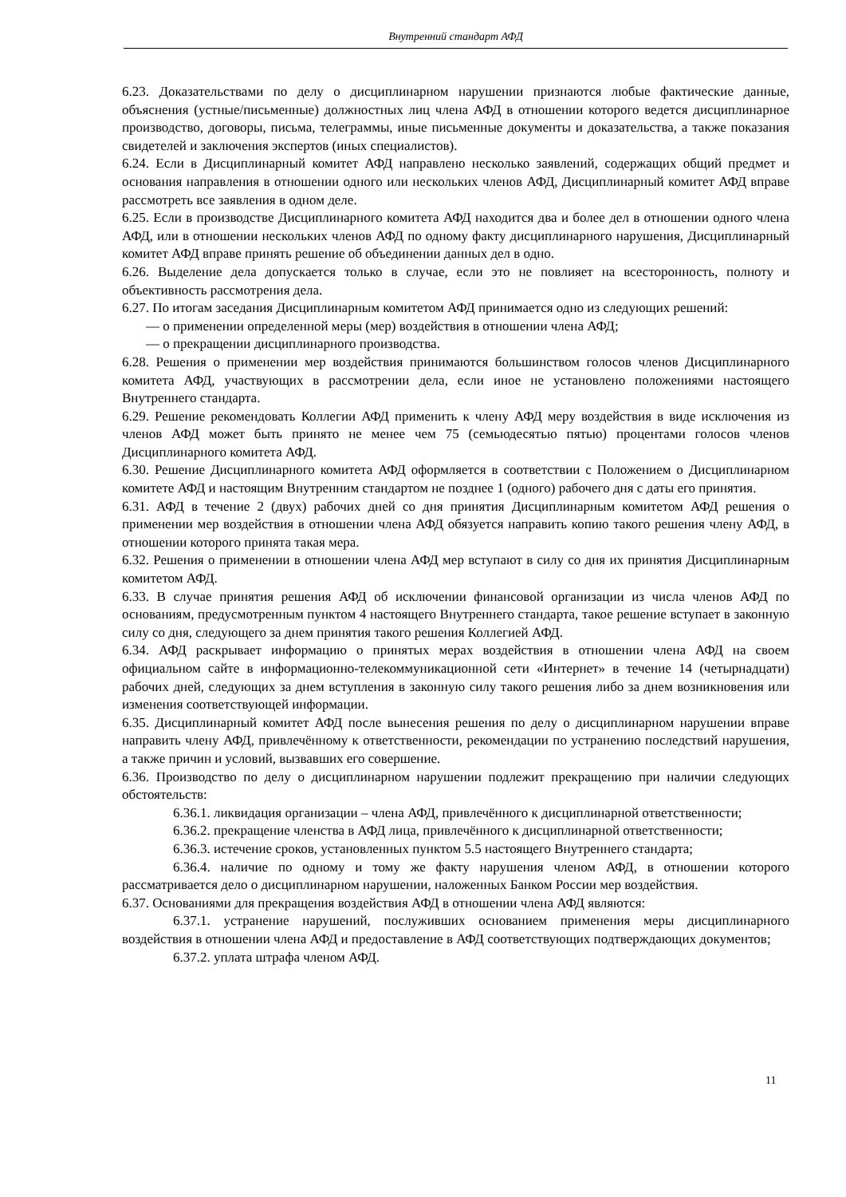Внутренний стандарт АФД
6.23. Доказательствами по делу о дисциплинарном нарушении признаются любые фактические данные, объяснения (устные/письменные) должностных лиц члена АФД в отношении которого ведется дисциплинарное производство, договоры, письма, телеграммы, иные письменные документы и доказательства, а также показания свидетелей и заключения экспертов (иных специалистов).
6.24. Если в Дисциплинарный комитет АФД направлено несколько заявлений, содержащих общий предмет и основания направления в отношении одного или нескольких членов АФД, Дисциплинарный комитет АФД вправе рассмотреть все заявления в одном деле.
6.25. Если в производстве Дисциплинарного комитета АФД находится два и более дел в отношении одного члена АФД, или в отношении нескольких членов АФД по одному факту дисциплинарного нарушения, Дисциплинарный комитет АФД вправе принять решение об объединении данных дел в одно.
6.26. Выделение дела допускается только в случае, если это не повлияет на всесторонность, полноту и объективность рассмотрения дела.
6.27. По итогам заседания Дисциплинарным комитетом АФД принимается одно из следующих решений:
— о применении определенной меры (мер) воздействия в отношении члена АФД;
— о прекращении дисциплинарного производства.
6.28. Решения о применении мер воздействия принимаются большинством голосов членов Дисциплинарного комитета АФД, участвующих в рассмотрении дела, если иное не установлено положениями настоящего Внутреннего стандарта.
6.29. Решение рекомендовать Коллегии АФД применить к члену АФД меру воздействия в виде исключения из членов АФД может быть принято не менее чем 75 (семьюдесятью пятью) процентами голосов членов Дисциплинарного комитета АФД.
6.30. Решение Дисциплинарного комитета АФД оформляется в соответствии с Положением о Дисциплинарном комитете АФД и настоящим Внутренним стандартом не позднее 1 (одного) рабочего дня с даты его принятия.
6.31. АФД в течение 2 (двух) рабочих дней со дня принятия Дисциплинарным комитетом АФД решения о применении мер воздействия в отношении члена АФД обязуется направить копию такого решения члену АФД, в отношении которого принята такая мера.
6.32. Решения о применении в отношении члена АФД мер вступают в силу со дня их принятия Дисциплинарным комитетом АФД.
6.33. В случае принятия решения АФД об исключении финансовой организации из числа членов АФД по основаниям, предусмотренным пунктом 4 настоящего Внутреннего стандарта, такое решение вступает в законную силу со дня, следующего за днем принятия такого решения Коллегией АФД.
6.34. АФД раскрывает информацию о принятых мерах воздействия в отношении члена АФД на своем официальном сайте в информационно-телекоммуникационной сети «Интернет» в течение 14 (четырнадцати) рабочих дней, следующих за днем вступления в законную силу такого решения либо за днем возникновения или изменения соответствующей информации.
6.35. Дисциплинарный комитет АФД после вынесения решения по делу о дисциплинарном нарушении вправе направить члену АФД, привлечённому к ответственности, рекомендации по устранению последствий нарушения, а также причин и условий, вызвавших его совершение.
6.36. Производство по делу о дисциплинарном нарушении подлежит прекращению при наличии следующих обстоятельств:
6.36.1. ликвидация организации – члена АФД, привлечённого к дисциплинарной ответственности;
6.36.2. прекращение членства в АФД лица, привлечённого к дисциплинарной ответственности;
6.36.3. истечение сроков, установленных пунктом 5.5 настоящего Внутреннего стандарта;
6.36.4. наличие по одному и тому же факту нарушения членом АФД, в отношении которого рассматривается дело о дисциплинарном нарушении, наложенных Банком России мер воздействия.
6.37. Основаниями для прекращения воздействия АФД в отношении члена АФД являются:
6.37.1. устранение нарушений, послуживших основанием применения меры дисциплинарного воздействия в отношении члена АФД и предоставление в АФД соответствующих подтверждающих документов;
6.37.2. уплата штрафа членом АФД.
11